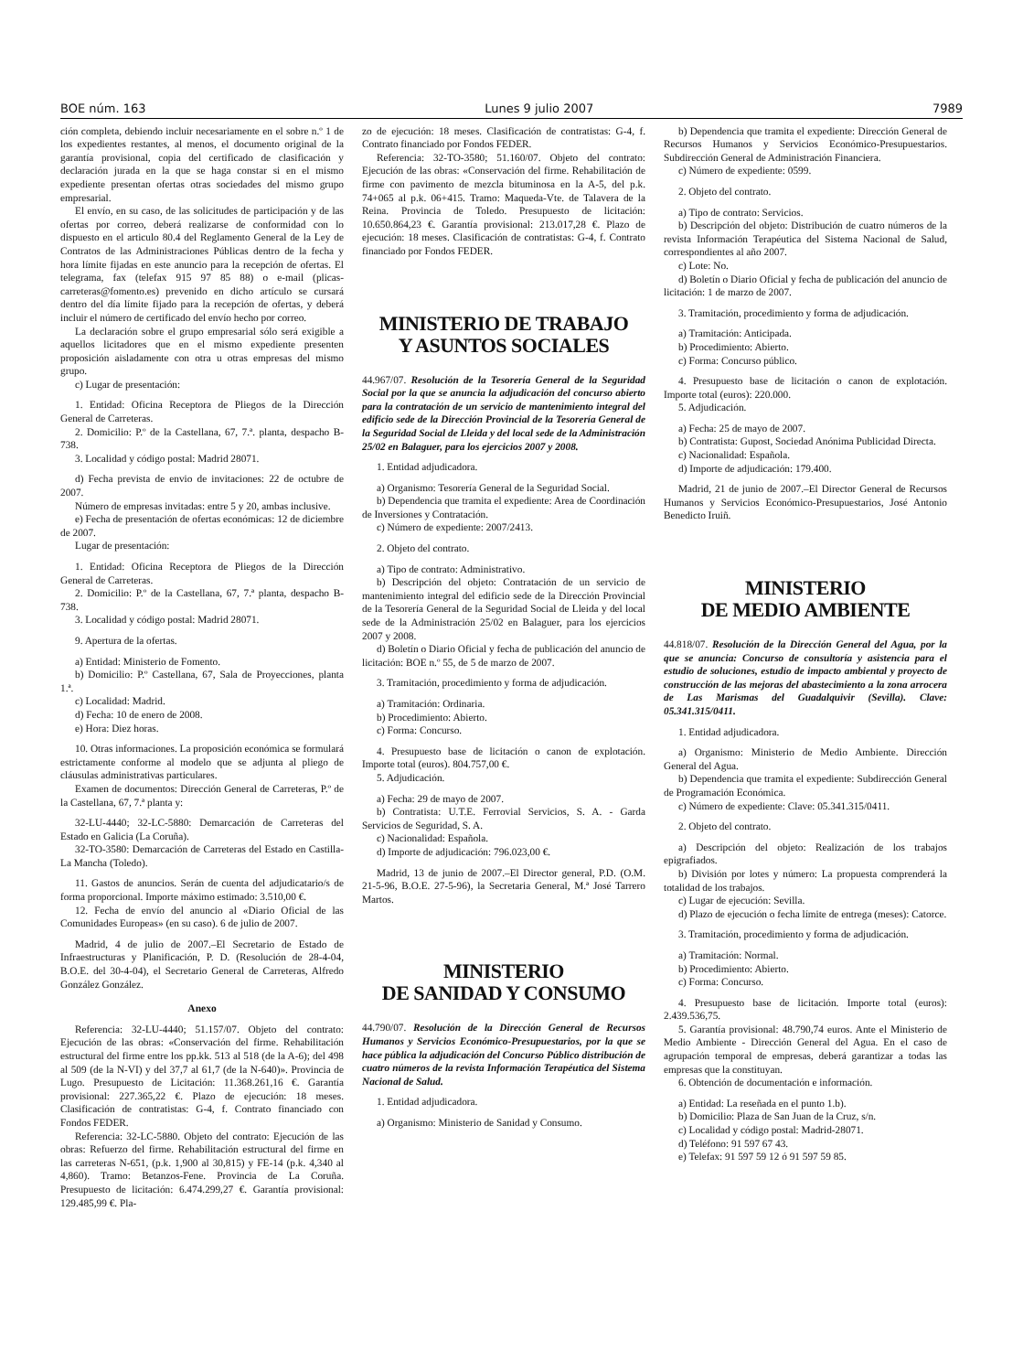BOE núm. 163 Lunes 9 julio 2007 7989
ción completa, debiendo incluir necesariamente en el sobre n.º 1 de los expedientes restantes, al menos, el documento original de la garantía provisional, copia del certificado de clasificación y declaración jurada en la que se haga constar si en el mismo expediente presentan ofertas otras sociedades del mismo grupo empresarial.
El envío, en su caso, de las solicitudes de participación y de las ofertas por correo, deberá realizarse de conformidad con lo dispuesto en el articulo 80.4 del Reglamento General de la Ley de Contratos de las Administraciones Públicas dentro de la fecha y hora límite fijadas en este anuncio para la recepción de ofertas. El telegrama, fax (telefax 915 97 85 88) o e-mail (plicas-carreteras@fomento.es) prevenido en dicho artículo se cursará dentro del día límite fijado para la recepción de ofertas, y deberá incluir el número de certificado del envío hecho por correo.
La declaración sobre el grupo empresarial sólo será exigible a aquellos licitadores que en el mismo expediente presenten proposición aisladamente con otra u otras empresas del mismo grupo.
c) Lugar de presentación:
1. Entidad: Oficina Receptora de Pliegos de la Dirección General de Carreteras.
2. Domicilio: P.º de la Castellana, 67, 7.ª. planta, despacho B-738.
3. Localidad y código postal: Madrid 28071.
d) Fecha prevista de envio de invitaciones: 22 de octubre de 2007.
Número de empresas invitadas: entre 5 y 20, ambas inclusive.
e) Fecha de presentación de ofertas económicas: 12 de diciembre de 2007.
Lugar de presentación:
1. Entidad: Oficina Receptora de Pliegos de la Dirección General de Carreteras.
2. Domicilio: P.º de la Castellana, 67, 7.ª planta, despacho B-738.
3. Localidad y código postal: Madrid 28071.
9. Apertura de la ofertas.
a) Entidad: Ministerio de Fomento.
b) Domicilio: P.º Castellana, 67, Sala de Proyecciones, planta 1.ª.
c) Localidad: Madrid.
d) Fecha: 10 de enero de 2008.
e) Hora: Diez horas.
10. Otras informaciones. La proposición económica se formulará estrictamente conforme al modelo que se adjunta al pliego de cláusulas administrativas particulares.
Examen de documentos: Dirección General de Carreteras, P.º de la Castellana, 67, 7.ª planta y:
32-LU-4440; 32-LC-5880: Demarcación de Carreteras del Estado en Galicia (La Coruña).
32-TO-3580: Demarcación de Carreteras del Estado en Castilla-La Mancha (Toledo).
11. Gastos de anuncios. Serán de cuenta del adjudicatario/s de forma proporcional. Importe máximo estimado: 3.510,00 €.
12. Fecha de envío del anuncio al «Diario Oficial de las Comunidades Europeas» (en su caso). 6 de julio de 2007.
Madrid, 4 de julio de 2007.–El Secretario de Estado de Infraestructuras y Planificación, P. D. (Resolución de 28-4-04, B.O.E. del 30-4-04), el Secretario General de Carreteras, Alfredo González González.
Anexo
Referencia: 32-LU-4440; 51.157/07. Objeto del contrato: Ejecución de las obras: «Conservación del firme. Rehabilitación estructural del firme entre los pp.kk. 513 al 518 (de la A-6); del 498 al 509 (de la N-VI) y del 37,7 al 61,7 (de la N-640)». Provincia de Lugo. Presupuesto de Licitación: 11.368.261,16 €. Garantía provisional: 227.365,22 €. Plazo de ejecución: 18 meses. Clasificación de contratistas: G-4, f. Contrato financiado con Fondos FEDER.
Referencia: 32-LC-5880. Objeto del contrato: Ejecución de las obras: Refuerzo del firme. Rehabilitación estructural del firme en las carreteras N-651, (p.k. 1,900 al 30,815) y FE-14 (p.k. 4,340 al 4,860). Tramo: Betanzos-Fene. Provincia de La Coruña. Presupuesto de licitación: 6.474.299,27 €. Garantía provisional: 129.485,99 €. Pla-
zo de ejecución: 18 meses. Clasificación de contratistas: G-4, f. Contrato financiado por Fondos FEDER.
Referencia: 32-TO-3580; 51.160/07. Objeto del contrato: Ejecución de las obras: «Conservación del firme. Rehabilitación de firme con pavimento de mezcla bituminosa en la A-5, del p.k. 74+065 al p.k. 06+415. Tramo: Maqueda-Vte. de Talavera de la Reina. Provincia de Toledo. Presupuesto de licitación: 10.650.864,23 €. Garantía provisional: 213.017,28 €. Plazo de ejecución: 18 meses. Clasificación de contratistas: G-4, f. Contrato financiado por Fondos FEDER.
MINISTERIO DE TRABAJO
Y ASUNTOS SOCIALES
44.967/07. Resolución de la Tesorería General de la Seguridad Social por la que se anuncia la adjudicación del concurso abierto para la contratación de un servicio de mantenimiento integral del edificio sede de la Dirección Provincial de la Tesorería General de la Seguridad Social de Lleida y del local sede de la Administración 25/02 en Balaguer, para los ejercicios 2007 y 2008.
1. Entidad adjudicadora.
a) Organismo: Tesorería General de la Seguridad Social.
b) Dependencia que tramita el expediente: Area de Coordinación de Inversiones y Contratación.
c) Número de expediente: 2007/2413.
2. Objeto del contrato.
a) Tipo de contrato: Administrativo.
b) Descripción del objeto: Contratación de un servicio de mantenimiento integral del edificio sede de la Dirección Provincial de la Tesorería General de la Seguridad Social de Lleida y del local sede de la Administración 25/02 en Balaguer, para los ejercicios 2007 y 2008.
d) Boletín o Diario Oficial y fecha de publicación del anuncio de licitación: BOE n.º 55, de 5 de marzo de 2007.
3. Tramitación, procedimiento y forma de adjudicación.
a) Tramitación: Ordinaria.
b) Procedimiento: Abierto.
c) Forma: Concurso.
4. Presupuesto base de licitación o canon de explotación. Importe total (euros). 804.757,00 €.
5. Adjudicación.
a) Fecha: 29 de mayo de 2007.
b) Contratista: U.T.E. Ferrovial Servicios, S. A. - Garda Servicios de Seguridad, S. A.
c) Nacionalidad: Española.
d) Importe de adjudicación: 796.023,00 €.
Madrid, 13 de junio de 2007.–El Director general, P.D. (O.M. 21-5-96, B.O.E. 27-5-96), la Secretaria General, M.ª José Tarrero Martos.
MINISTERIO
DE SANIDAD Y CONSUMO
44.790/07. Resolución de la Dirección General de Recursos Humanos y Servicios Económico-Presupuestarios, por la que se hace pública la adjudicación del Concurso Público distribución de cuatro números de la revista Información Terapéutica del Sistema Nacional de Salud.
1. Entidad adjudicadora.
a) Organismo: Ministerio de Sanidad y Consumo.
b) Dependencia que tramita el expediente: Dirección General de Recursos Humanos y Servicios Económico-Presupuestarios. Subdirección General de Administración Financiera.
c) Número de expediente: 0599.
2. Objeto del contrato.
a) Tipo de contrato: Servicios.
b) Descripción del objeto: Distribución de cuatro números de la revista Información Terapéutica del Sistema Nacional de Salud, correspondientes al año 2007.
c) Lote: No.
d) Boletín o Diario Oficial y fecha de publicación del anuncio de licitación: 1 de marzo de 2007.
3. Tramitación, procedimiento y forma de adjudicación.
a) Tramitación: Anticipada.
b) Procedimiento: Abierto.
c) Forma: Concurso público.
4. Presupuesto base de licitación o canon de explotación. Importe total (euros): 220.000.
5. Adjudicación.
a) Fecha: 25 de mayo de 2007.
b) Contratista: Gupost, Sociedad Anónima Publicidad Directa.
c) Nacionalidad: Española.
d) Importe de adjudicación: 179.400.
Madrid, 21 de junio de 2007.–El Director General de Recursos Humanos y Servicios Económico-Presupuestarios, José Antonio Benedicto Iruiñ.
MINISTERIO
DE MEDIO AMBIENTE
44.818/07. Resolución de la Dirección General del Agua, por la que se anuncia: Concurso de consultoría y asistencia para el estudio de soluciones, estudio de impacto ambiental y proyecto de construcción de las mejoras del abastecimiento a la zona arrocera de Las Marismas del Guadalquivir (Sevilla). Clave: 05.341.315/0411.
1. Entidad adjudicadora.
a) Organismo: Ministerio de Medio Ambiente. Dirección General del Agua.
b) Dependencia que tramita el expediente: Subdirección General de Programación Económica.
c) Número de expediente: Clave: 05.341.315/0411.
2. Objeto del contrato.
a) Descripción del objeto: Realización de los trabajos epigrafiados.
b) División por lotes y número: La propuesta comprenderá la totalidad de los trabajos.
c) Lugar de ejecución: Sevilla.
d) Plazo de ejecución o fecha límite de entrega (meses): Catorce.
3. Tramitación, procedimiento y forma de adjudicación.
a) Tramitación: Normal.
b) Procedimiento: Abierto.
c) Forma: Concurso.
4. Presupuesto base de licitación. Importe total (euros): 2.439.536,75.
5. Garantía provisional: 48.790,74 euros. Ante el Ministerio de Medio Ambiente - Dirección General del Agua. En el caso de agrupación temporal de empresas, deberá garantizar a todas las empresas que la constituyan.
6. Obtención de documentación e información.
a) Entidad: La reseñada en el punto 1.b).
b) Domicilio: Plaza de San Juan de la Cruz, s/n.
c) Localidad y código postal: Madrid-28071.
d) Teléfono: 91 597 67 43.
e) Telefax: 91 597 59 12 ó 91 597 59 85.